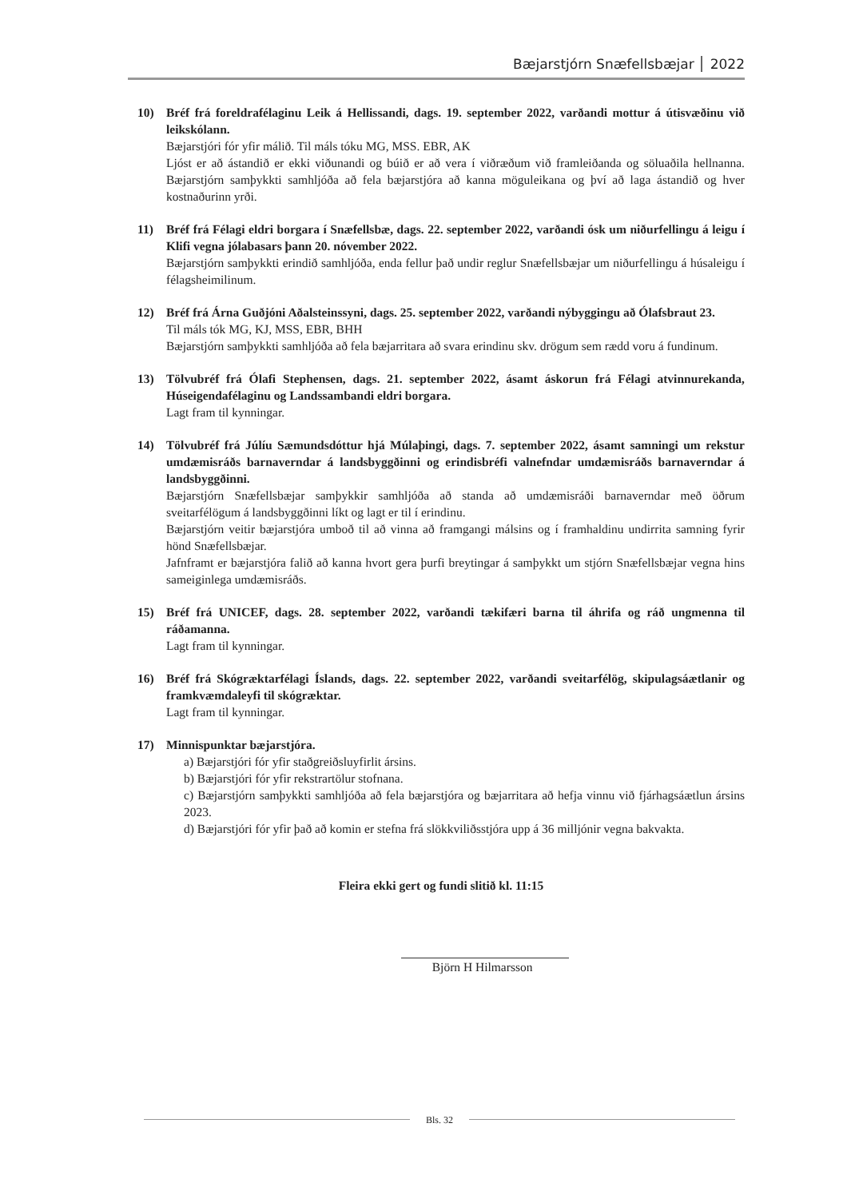Bæjarstjórn Snæfellsbæjar 2022
10) Bréf frá foreldrafélaginu Leik á Hellissandi, dags. 19. september 2022, varðandi mottur á útisvæðinu við leikskólann.
Bæjarstjóri fór yfir málið. Til máls tóku MG, MSS. EBR, AK
Ljóst er að ástandið er ekki viðunandi og búið er að vera í viðræðum við framleiðanda og söluaðila hellnanna. Bæjarstjórn samþykkti samhljóða að fela bæjarstjóra að kanna möguleikana og því að laga ástandið og hver kostnaðurinn yrði.
11) Bréf frá Félagi eldri borgara í Snæfellsbæ, dags. 22. september 2022, varðandi ósk um niðurfellingu á leigu í Klifi vegna jólabasars þann 20. nóvember 2022.
Bæjarstjórn samþykkti erindið samhljóða, enda fellur það undir reglur Snæfellsbæjar um niðurfellingu á húsaleigu í félagsheimilinum.
12) Bréf frá Árna Guðjóni Aðalsteinssyni, dags. 25. september 2022, varðandi nýbyggingu að Ólafsbraut 23.
Til máls tók MG, KJ, MSS, EBR, BHH
Bæjarstjórn samþykkti samhljóða að fela bæjarritara að svara erindinu skv. drögum sem rædd voru á fundinum.
13) Tölvubréf frá Ólafi Stephensen, dags. 21. september 2022, ásamt áskorun frá Félagi atvinnurekanda, Húseigendafélaginu og Landssambandi eldri borgara.
Lagt fram til kynningar.
14) Tölvubréf frá Júlíu Sæmundsdóttur hjá Múlaþingi, dags. 7. september 2022, ásamt samningi um rekstur umdæmisráðs barnaverndar á landsbyggðinni og erindisbréfi valnefndar umdæmisráðs barnaverndar á landsbyggðinni.
Bæjarstjórn Snæfellsbæjar samþykkir samhljóða að standa að umdæmisráði barnaverndar með öðrum sveitarfélögum á landsbyggðinni líkt og lagt er til í erindinu.
Bæjarstjórn veitir bæjarstjóra umboð til að vinna að framgangi málsins og í framhaldinu undirrita samning fyrir hönd Snæfellsbæjar.
Jafnframt er bæjarstjóra falið að kanna hvort gera þurfi breytingar á samþykkt um stjórn Snæfellsbæjar vegna hins sameiginlega umdæmisráðs.
15) Bréf frá UNICEF, dags. 28. september 2022, varðandi tækifæri barna til áhrifa og ráð ungmenna til ráðamanna.
Lagt fram til kynningar.
16) Bréf frá Skógræktarfélagi Íslands, dags. 22. september 2022, varðandi sveitarfélög, skipulagsáætlanir og framkvæmdaleyfi til skógræktar.
Lagt fram til kynningar.
17) Minnispunktar bæjarstjóra.
a) Bæjarstjóri fór yfir staðgreiðsluyfirlit ársins.
b) Bæjarstjóri fór yfir rekstrartölur stofnana.
c) Bæjarstjórn samþykkti samhljóða að fela bæjarstjóra og bæjarritara að hefja vinnu við fjárhagsáætlun ársins 2023.
d) Bæjarstjóri fór yfir það að komin er stefna frá slökkviliðsstjóra upp á 36 milljónir vegna bakvakta.
Fleira ekki gert og fundi slitið kl. 11:15
Björn H Hilmarsson
Bls. 32